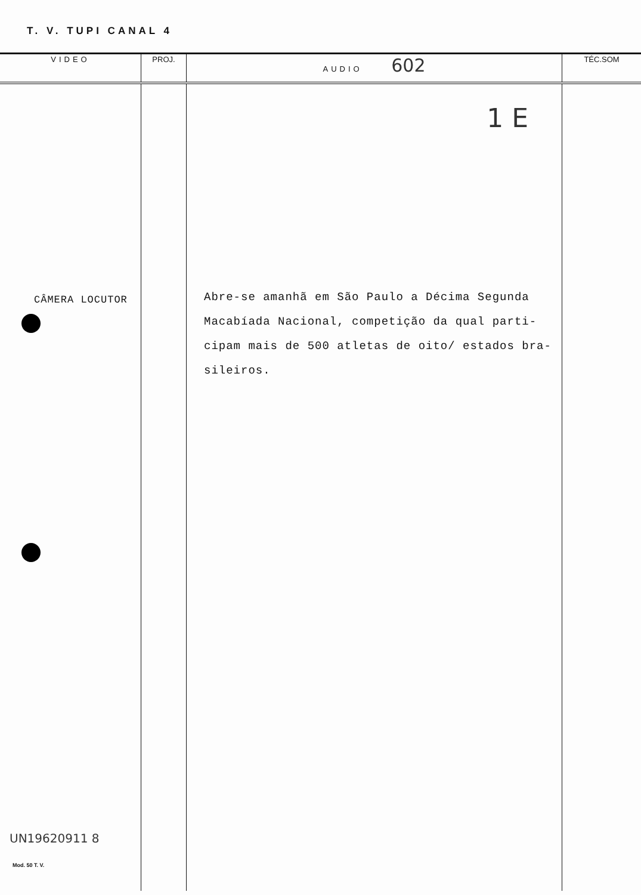T. V. TUPI CANAL 4
| VIDEO | PROJ. | AUDIO 602 | TÉC.SOM |
| --- | --- | --- | --- |
| CÂMERA LOCUTOR UN19620911 8 Mod. 50 T. V. | | 1 E Abre-se amanhã em São Paulo a Décima Segunda Macabíada Nacional, competição da qual parti- cipam mais de 500 atletas de oito/ estados bra- sileiros. | |